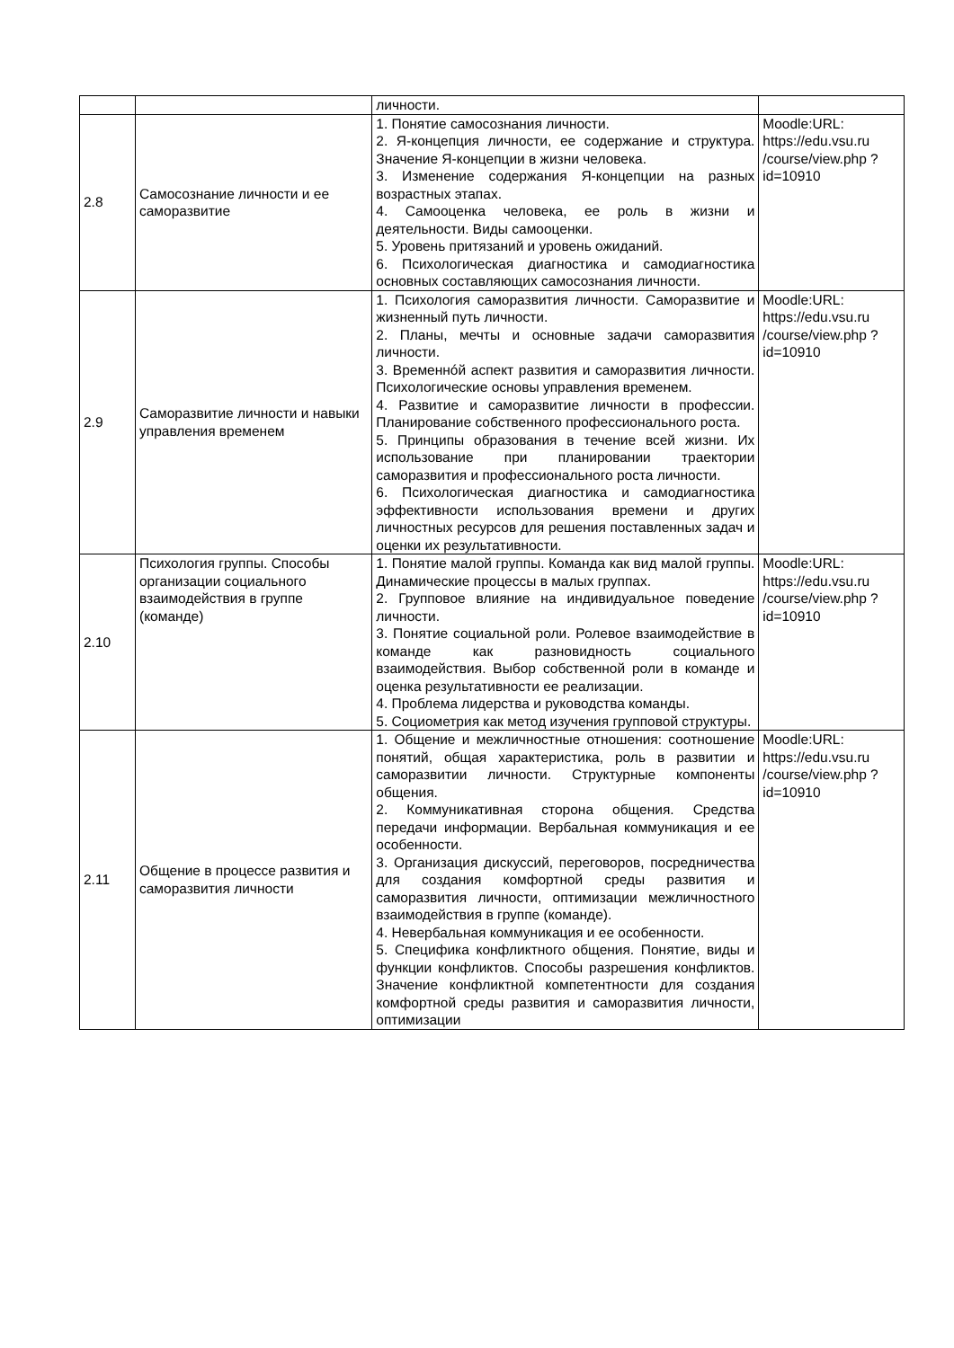| | | личности. | |
| 2.8 | Самосознание личности и ее саморазвитие | 1. Понятие самосознания личности. 2. Я-концепция личности, ее содержание и структура. Значение Я-концепции в жизни человека. 3. Изменение содержания Я-концепции на разных возрастных этапах. 4. Самооценка человека, ее роль в жизни и деятельности. Виды самооценки. 5. Уровень притязаний и уровень ожиданий. 6. Психологическая диагностика и самодиагностика основных составляющих самосознания личности. | Moodle:URL: https://edu.vsu.ru /course/view.php ?id=10910 |
| 2.9 | Саморазвитие личности и навыки управления временем | 1. Психология саморазвития личности. Саморазвитие и жизненный путь личности. 2. Планы, мечты и основные задачи саморазвития личности. 3. Временнóй аспект развития и саморазвития личности. Психологические основы управления временем. 4. Развитие и саморазвитие личности в профессии. Планирование собственного профессионального роста. 5. Принципы образования в течение всей жизни. Их использование при планировании траектории саморазвития и профессионального роста личности. 6. Психологическая диагностика и самодиагностика эффективности использования времени и других личностных ресурсов для решения поставленных задач и оценки их результативности. | Moodle:URL: https://edu.vsu.ru /course/view.php ?id=10910 |
| 2.10 | Психология группы. Способы организации социального взаимодействия в группе (команде) | 1. Понятие малой группы. Команда как вид малой группы. Динамические процессы в малых группах. 2. Групповое влияние на индивидуальное поведение личности. 3. Понятие социальной роли. Ролевое взаимодействие в команде как разновидность социального взаимодействия. Выбор собственной роли в команде и оценка результативности ее реализации. 4. Проблема лидерства и руководства команды. 5. Социометрия как метод изучения групповой структуры. | Moodle:URL: https://edu.vsu.ru /course/view.php ?id=10910 |
| 2.11 | Общение в процессе развития и саморазвития личности | 1. Общение и межличностные отношения: соотношение понятий, общая характеристика, роль в развитии и саморазвитии личности. Структурные компоненты общения. 2. Коммуникативная сторона общения. Средства передачи информации. Вербальная коммуникация и ее особенности. 3. Организация дискуссий, переговоров, посредничества для создания комфортной среды развития и саморазвития личности, оптимизации межличностного взаимодействия в группе (команде). 4. Невербальная коммуникация и ее особенности. 5. Специфика конфликтного общения. Понятие, виды и функции конфликтов. Способы разрешения конфликтов. Значение конфликтной компетентности для создания комфортной среды развития и саморазвития личности, оптимизации | Moodle:URL: https://edu.vsu.ru /course/view.php ?id=10910 |